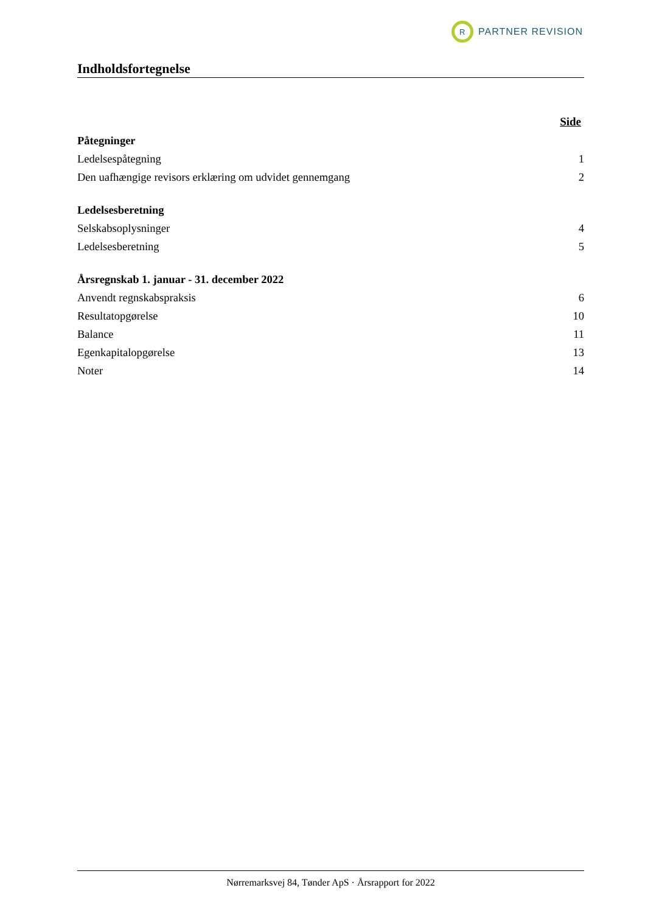R
PARTNER REVISION
Indholdsfortegnelse
| | Side |
| Påtegninger | |
| Ledelsespåtegning | 1 |
| Den uafhængige revisors erklæring om udvidet gennemgang | 2 |
| Ledelsesberetning | |
| Selskabsoplysninger | 4 |
| Ledelsesberetning | 5 |
| Årsregnskab 1. januar - 31. december 2022 | |
| Anvendt regnskabspraksis | 6 |
| Resultatopgørelse | 10 |
| Balance | 11 |
| Egenkapitalopgørelse | 13 |
| Noter | 14 |
Nørremarksvej 84, Tønder ApS · Årsrapport for 2022